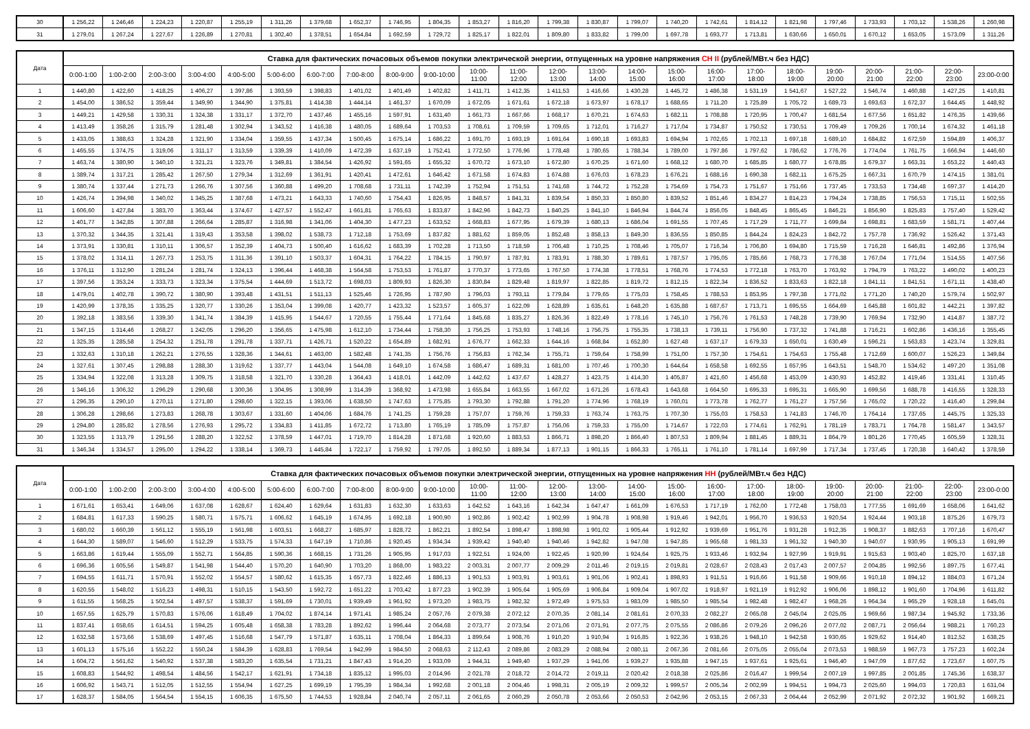| 30 | 1 256,22 | 1 246,46 | 1 224,23 | 1 220,87 | 1 255,19 | 1 311,26 | 1 379,68 | 1 652,37 | 1 746,95 | 1 804,35 | 1 853,27 | 1 816,20 | 1 799,38 | 1 830,87 | 1 799,07 | 1 740,20 | 1 742,61 | 1 814,12 | 1 821,98 | 1 797,46 | 1 733,93 | 1 703,12 | 1 538,26 | 1 260,98 |
| 31 | 1 279,01 | 1 267,24 | 1 227,67 | 1 226,89 | 1 270,81 | 1 302,40 | 1 378,51 | 1 654,84 | 1 692,59 | 1 729,72 | 1 825,17 | 1 822,01 | 1 809,80 | 1 833,82 | 1 799,00 | 1 697,78 | 1 693,77 | 1 713,81 | 1 630,66 | 1 650,01 | 1 670,12 | 1 653,05 | 1 573,09 | 1 311,26 |
| Дата | Ставка для фактических почасовых объемов покупки электрической энергии, отпущенных на уровне напряжения СН II (рублей/МВт.ч без НДС) | | | | | | | | | | | | | | | | | | | | | | | |
| --- | --- | --- | --- | --- | --- | --- | --- | --- | --- | --- | --- | --- | --- | --- | --- | --- | --- | --- | --- | --- | --- | --- | --- | --- |
| | 0:00-1:00 | 1:00-2:00 | 2:00-3:00 | 3:00-4:00 | 4:00-5:00 | 5:00-6:00 | 6:00-7:00 | 7:00-8:00 | 8:00-9:00 | 9:00-10:00 | 10:00- 11:00 | 11:00- 12:00 | 12:00- 13:00 | 13:00- 14:00 | 14:00- 15:00 | 15:00- 16:00 | 16:00- 17:00 | 17:00- 18:00 | 18:00- 19:00 | 19:00- 20:00 | 20:00- 21:00 | 21:00- 22:00 | 22:00- 23:00 | 23:00-0:00 |
| 1 | 1 440,80 | 1 422,60 | 1 418,25 | 1 406,27 | 1 397,86 | 1 393,59 | 1 398,83 | 1 401,02 | 1 401,49 | 1 402,82 | 1 411,71 | 1 412,35 | 1 411,53 | 1 416,66 | 1 430,28 | 1 445,72 | 1 486,38 | 1 531,19 | 1 541,67 | 1 527,22 | 1 546,74 | 1 460,88 | 1 427,25 | 1 410,81 |
| 2 | 1 454,00 | 1 386,52 | 1 359,44 | 1 349,90 | 1 344,90 | 1 375,81 | 1 414,38 | 1 444,14 | 1 461,37 | 1 670,09 | 1 672,05 | 1 671,61 | 1 672,18 | 1 673,97 | 1 678,17 | 1 688,65 | 1 711,20 | 1 725,89 | 1 705,72 | 1 689,73 | 1 693,63 | 1 672,37 | 1 644,45 | 1 448,92 |
| 3 | 1 449,21 | 1 429,58 | 1 330,31 | 1 324,38 | 1 331,17 | 1 372,70 | 1 437,46 | 1 455,16 | 1 597,91 | 1 631,40 | 1 661,73 | 1 667,66 | 1 668,17 | 1 670,21 | 1 674,63 | 1 682,11 | 1 708,88 | 1 720,95 | 1 700,47 | 1 681,54 | 1 677,56 | 1 651,82 | 1 476,35 | 1 439,66 |
| 4 | 1 413,49 | 1 358,26 | 1 315,79 | 1 281,48 | 1 302,94 | 1 343,52 | 1 416,38 | 1 480,05 | 1 689,64 | 1 703,53 | 1 708,61 | 1 709,59 | 1 709,65 | 1 712,01 | 1 716,27 | 1 717,04 | 1 734,87 | 1 750,52 | 1 730,51 | 1 709,49 | 1 709,26 | 1 700,14 | 1 674,32 | 1 461,18 |
| 5 | 1 433,05 | 1 388,63 | 1 324,28 | 1 321,90 | 1 334,04 | 1 359,55 | 1 437,34 | 1 500,45 | 1 675,14 | 1 686,22 | 1 691,70 | 1 693,19 | 1 691,64 | 1 690,18 | 1 693,83 | 1 694,94 | 1 702,65 | 1 702,13 | 1 697,18 | 1 689,10 | 1 684,82 | 1 672,59 | 1 594,89 | 1 406,37 |
| 6 | 1 465,55 | 1 374,75 | 1 319,06 | 1 311,17 | 1 313,59 | 1 339,39 | 1 410,09 | 1 472,39 | 1 637,19 | 1 752,41 | 1 772,50 | 1 776,96 | 1 778,48 | 1 780,65 | 1 788,34 | 1 789,00 | 1 797,86 | 1 797,62 | 1 786,62 | 1 776,76 | 1 774,04 | 1 761,75 | 1 666,94 | 1 446,60 |
| 7 | 1 463,74 | 1 380,90 | 1 340,10 | 1 321,21 | 1 323,76 | 1 349,81 | 1 384,54 | 1 426,92 | 1 591,65 | 1 655,32 | 1 670,72 | 1 673,10 | 1 672,80 | 1 670,25 | 1 671,60 | 1 668,12 | 1 680,70 | 1 685,85 | 1 680,77 | 1 678,85 | 1 679,37 | 1 663,31 | 1 653,22 | 1 440,43 |
| 8 | 1 389,74 | 1 317,21 | 1 285,42 | 1 267,50 | 1 279,34 | 1 312,69 | 1 361,91 | 1 420,41 | 1 472,61 | 1 646,42 | 1 671,58 | 1 674,83 | 1 674,88 | 1 676,03 | 1 678,23 | 1 676,21 | 1 688,16 | 1 690,38 | 1 682,11 | 1 675,25 | 1 667,31 | 1 670,79 | 1 474,15 | 1 381,01 |
| 9 | 1 380,74 | 1 337,44 | 1 271,73 | 1 266,76 | 1 307,56 | 1 360,88 | 1 499,20 | 1 708,68 | 1 731,11 | 1 742,39 | 1 752,94 | 1 751,51 | 1 741,68 | 1 744,72 | 1 752,28 | 1 754,69 | 1 754,73 | 1 751,67 | 1 751,66 | 1 737,45 | 1 733,53 | 1 734,48 | 1 697,37 | 1 414,20 |
| 10 | 1 426,74 | 1 394,98 | 1 340,02 | 1 345,25 | 1 387,68 | 1 473,21 | 1 643,33 | 1 740,60 | 1 754,43 | 1 826,95 | 1 848,57 | 1 841,31 | 1 839,54 | 1 850,33 | 1 850,80 | 1 839,52 | 1 851,46 | 1 834,27 | 1 814,23 | 1 794,24 | 1 738,85 | 1 756,53 | 1 715,11 | 1 502,55 |
| 11 | 1 606,60 | 1 427,84 | 1 383,70 | 1 363,44 | 1 374,67 | 1 427,57 | 1 552,47 | 1 661,81 | 1 765,63 | 1 833,87 | 1 842,96 | 1 842,73 | 1 840,25 | 1 841,10 | 1 846,94 | 1 844,74 | 1 856,05 | 1 848,45 | 1 865,45 | 1 846,21 | 1 856,90 | 1 825,83 | 1 757,40 | 1 529,42 |
| 12 | 1 401,77 | 1 342,85 | 1 307,88 | 1 266,64 | 1 285,87 | 1 316,98 | 1 341,06 | 1 404,30 | 1 477,23 | 1 633,52 | 1 668,83 | 1 677,95 | 1 679,39 | 1 680,13 | 1 686,04 | 1 691,55 | 1 707,45 | 1 717,29 | 1 711,77 | 1 699,84 | 1 698,81 | 1 683,59 | 1 581,71 | 1 407,44 |
| 13 | 1 370,32 | 1 344,35 | 1 321,41 | 1 319,43 | 1 353,58 | 1 398,02 | 1 538,73 | 1 712,18 | 1 753,69 | 1 837,82 | 1 881,62 | 1 859,05 | 1 852,48 | 1 858,13 | 1 849,30 | 1 836,55 | 1 850,85 | 1 844,24 | 1 824,23 | 1 842,72 | 1 757,78 | 1 736,92 | 1 526,42 | 1 371,43 |
| 14 | 1 373,91 | 1 330,81 | 1 310,11 | 1 306,57 | 1 352,39 | 1 404,73 | 1 500,40 | 1 616,62 | 1 683,39 | 1 702,28 | 1 713,50 | 1 718,59 | 1 706,48 | 1 710,25 | 1 708,46 | 1 705,07 | 1 716,34 | 1 706,80 | 1 694,80 | 1 715,59 | 1 716,28 | 1 646,81 | 1 492,86 | 1 376,94 |
| 15 | 1 378,02 | 1 314,11 | 1 267,73 | 1 253,75 | 1 311,36 | 1 391,10 | 1 503,37 | 1 604,31 | 1 764,22 | 1 784,15 | 1 790,97 | 1 787,91 | 1 783,91 | 1 788,30 | 1 789,61 | 1 787,57 | 1 795,05 | 1 785,66 | 1 768,73 | 1 776,38 | 1 767,04 | 1 771,04 | 1 514,55 | 1 407,56 |
| 16 | 1 376,11 | 1 312,90 | 1 281,24 | 1 281,74 | 1 324,13 | 1 396,44 | 1 468,38 | 1 564,58 | 1 753,53 | 1 761,87 | 1 770,37 | 1 773,65 | 1 767,50 | 1 774,38 | 1 778,51 | 1 768,76 | 1 774,53 | 1 772,18 | 1 763,70 | 1 763,92 | 1 794,79 | 1 763,22 | 1 490,02 | 1 400,23 |
| 17 | 1 397,56 | 1 353,24 | 1 333,73 | 1 323,34 | 1 375,54 | 1 444,69 | 1 513,72 | 1 698,03 | 1 809,93 | 1 826,30 | 1 830,84 | 1 829,48 | 1 819,97 | 1 822,85 | 1 819,72 | 1 812,15 | 1 822,34 | 1 836,52 | 1 833,63 | 1 822,18 | 1 841,11 | 1 841,51 | 1 671,11 | 1 438,40 |
| 18 | 1 479,01 | 1 402,78 | 1 390,72 | 1 380,90 | 1 393,48 | 1 431,51 | 1 511,13 | 1 525,46 | 1 726,95 | 1 787,90 | 1 796,03 | 1 793,11 | 1 779,84 | 1 779,65 | 1 775,03 | 1 758,45 | 1 788,53 | 1 853,95 | 1 797,38 | 1 771,02 | 1 771,20 | 1 740,20 | 1 579,74 | 1 502,97 |
| 19 | 1 420,99 | 1 378,35 | 1 335,25 | 1 320,77 | 1 330,26 | 1 353,04 | 1 399,08 | 1 420,77 | 1 423,32 | 1 523,57 | 1 605,37 | 1 622,09 | 1 628,89 | 1 635,61 | 1 648,20 | 1 635,88 | 1 687,67 | 1 713,71 | 1 695,55 | 1 664,69 | 1 645,88 | 1 601,82 | 1 442,21 | 1 397,82 |
| 20 | 1 392,18 | 1 383,56 | 1 339,30 | 1 341,74 | 1 384,39 | 1 415,95 | 1 544,67 | 1 720,55 | 1 755,44 | 1 771,64 | 1 845,68 | 1 835,27 | 1 826,36 | 1 822,49 | 1 778,16 | 1 745,10 | 1 756,76 | 1 761,53 | 1 748,28 | 1 739,90 | 1 769,94 | 1 732,90 | 1 414,87 | 1 387,72 |
| 21 | 1 347,15 | 1 314,46 | 1 268,27 | 1 242,05 | 1 296,20 | 1 356,65 | 1 475,98 | 1 612,10 | 1 734,44 | 1 758,30 | 1 756,25 | 1 753,93 | 1 748,16 | 1 756,75 | 1 755,35 | 1 738,13 | 1 739,11 | 1 756,90 | 1 737,32 | 1 741,88 | 1 716,21 | 1 602,86 | 1 436,16 | 1 355,45 |
| 22 | 1 325,35 | 1 285,58 | 1 254,32 | 1 251,78 | 1 291,78 | 1 337,71 | 1 426,71 | 1 520,22 | 1 654,89 | 1 682,91 | 1 676,77 | 1 662,33 | 1 644,16 | 1 668,84 | 1 652,80 | 1 627,48 | 1 637,17 | 1 679,33 | 1 650,01 | 1 630,49 | 1 596,21 | 1 563,83 | 1 423,74 | 1 329,81 |
| 23 | 1 332,63 | 1 310,18 | 1 262,21 | 1 276,55 | 1 328,36 | 1 344,61 | 1 463,00 | 1 582,48 | 1 741,35 | 1 756,76 | 1 756,83 | 1 762,34 | 1 755,71 | 1 759,64 | 1 758,99 | 1 751,00 | 1 757,30 | 1 754,61 | 1 754,63 | 1 755,48 | 1 712,69 | 1 600,07 | 1 526,23 | 1 349,84 |
| 24 | 1 327,61 | 1 307,45 | 1 298,88 | 1 288,30 | 1 319,62 | 1 337,77 | 1 443,04 | 1 544,08 | 1 649,10 | 1 674,58 | 1 686,47 | 1 689,31 | 1 681,00 | 1 707,46 | 1 700,30 | 1 644,64 | 1 658,58 | 1 692,55 | 1 657,95 | 1 643,51 | 1 548,70 | 1 534,62 | 1 497,20 | 1 351,08 |
| 25 | 1 334,94 | 1 322,08 | 1 313,28 | 1 309,75 | 1 318,58 | 1 321,70 | 1 330,28 | 1 364,43 | 1 418,01 | 1 442,09 | 1 442,62 | 1 437,67 | 1 428,27 | 1 423,75 | 1 414,30 | 1 405,87 | 1 421,60 | 1 456,68 | 1 453,09 | 1 430,93 | 1 452,82 | 1 419,46 | 1 331,41 | 1 310,45 |
| 26 | 1 346,16 | 1 306,32 | 1 296,29 | 1 290,68 | 1 300,36 | 1 304,95 | 1 308,99 | 1 314,39 | 1 368,92 | 1 473,98 | 1 655,84 | 1 663,55 | 1 667,02 | 1 671,26 | 1 678,43 | 1 643,68 | 1 664,50 | 1 695,33 | 1 695,31 | 1 665,90 | 1 699,56 | 1 688,78 | 1 416,55 | 1 328,33 |
| 27 | 1 296,35 | 1 290,10 | 1 270,11 | 1 271,80 | 1 298,60 | 1 322,15 | 1 393,06 | 1 638,50 | 1 747,63 | 1 775,85 | 1 793,30 | 1 792,88 | 1 791,20 | 1 774,96 | 1 768,19 | 1 760,01 | 1 773,78 | 1 762,77 | 1 761,27 | 1 757,56 | 1 765,02 | 1 720,22 | 1 416,40 | 1 299,84 |
| 28 | 1 306,28 | 1 298,66 | 1 273,83 | 1 268,78 | 1 303,67 | 1 331,60 | 1 404,06 | 1 684,76 | 1 741,25 | 1 759,28 | 1 757,07 | 1 759,76 | 1 759,33 | 1 763,74 | 1 763,75 | 1 707,30 | 1 755,03 | 1 758,53 | 1 741,83 | 1 746,70 | 1 764,14 | 1 737,65 | 1 445,75 | 1 325,33 |
| 29 | 1 294,80 | 1 285,82 | 1 278,56 | 1 276,93 | 1 295,72 | 1 334,83 | 1 411,85 | 1 672,72 | 1 713,80 | 1 765,19 | 1 785,09 | 1 757,87 | 1 756,06 | 1 759,33 | 1 755,00 | 1 714,67 | 1 722,03 | 1 774,61 | 1 762,91 | 1 781,19 | 1 783,71 | 1 764,78 | 1 581,47 | 1 343,57 |
| 30 | 1 323,55 | 1 313,79 | 1 291,56 | 1 288,20 | 1 322,52 | 1 378,59 | 1 447,01 | 1 719,70 | 1 814,28 | 1 871,68 | 1 920,60 | 1 883,53 | 1 866,71 | 1 898,20 | 1 866,40 | 1 807,53 | 1 809,94 | 1 881,45 | 1 889,31 | 1 864,79 | 1 801,26 | 1 770,45 | 1 605,59 | 1 328,31 |
| 31 | 1 346,34 | 1 334,57 | 1 295,00 | 1 294,22 | 1 338,14 | 1 369,73 | 1 445,84 | 1 722,17 | 1 759,92 | 1 797,05 | 1 892,50 | 1 889,34 | 1 877,13 | 1 901,15 | 1 866,33 | 1 765,11 | 1 761,10 | 1 781,14 | 1 697,99 | 1 717,34 | 1 737,45 | 1 720,38 | 1 640,42 | 1 378,59 |
| Дата | Ставка для фактических почасовых объемов покупки электрической энергии, отпущенных на уровне напряжения НН (рублей/МВт.ч без НДС) | | | | | | | | | | | | | | | | | | | | | | | |
| --- | --- | --- | --- | --- | --- | --- | --- | --- | --- | --- | --- | --- | --- | --- | --- | --- | --- | --- | --- | --- | --- | --- | --- | --- |
| | 0:00-1:00 | 1:00-2:00 | 2:00-3:00 | 3:00-4:00 | 4:00-5:00 | 5:00-6:00 | 6:00-7:00 | 7:00-8:00 | 8:00-9:00 | 9:00-10:00 | 10:00- 11:00 | 11:00- 12:00 | 12:00- 13:00 | 13:00- 14:00 | 14:00- 15:00 | 15:00- 16:00 | 16:00- 17:00 | 17:00- 18:00 | 18:00- 19:00 | 19:00- 20:00 | 20:00- 21:00 | 21:00- 22:00 | 22:00- 23:00 | 23:00-0:00 |
| 1 | 1 671,61 | 1 653,41 | 1 649,06 | 1 637,08 | 1 628,67 | 1 624,40 | 1 629,64 | 1 631,83 | 1 632,30 | 1 633,63 | 1 642,52 | 1 643,16 | 1 642,34 | 1 647,47 | 1 661,09 | 1 676,53 | 1 717,19 | 1 762,00 | 1 772,48 | 1 758,03 | 1 777,55 | 1 691,69 | 1 658,06 | 1 641,62 |
| 2 | 1 684,81 | 1 617,33 | 1 590,25 | 1 580,71 | 1 575,71 | 1 606,62 | 1 645,19 | 1 674,95 | 1 692,18 | 1 900,90 | 1 902,86 | 1 902,42 | 1 902,99 | 1 904,78 | 1 908,98 | 1 919,46 | 1 942,01 | 1 956,70 | 1 936,53 | 1 920,54 | 1 924,44 | 1 903,18 | 1 875,26 | 1 679,73 |
| 3 | 1 680,02 | 1 660,39 | 1 561,12 | 1 555,19 | 1 561,98 | 1 603,51 | 1 668,27 | 1 685,97 | 1 828,72 | 1 862,21 | 1 892,54 | 1 898,47 | 1 898,98 | 1 901,02 | 1 905,44 | 1 912,92 | 1 939,69 | 1 951,76 | 1 931,28 | 1 912,35 | 1 908,37 | 1 882,63 | 1 707,16 | 1 670,47 |
| 4 | 1 644,30 | 1 589,07 | 1 546,60 | 1 512,29 | 1 533,75 | 1 574,33 | 1 647,19 | 1 710,86 | 1 920,45 | 1 934,34 | 1 939,42 | 1 940,40 | 1 940,46 | 1 942,82 | 1 947,08 | 1 947,85 | 1 965,68 | 1 981,33 | 1 961,32 | 1 940,30 | 1 940,07 | 1 930,95 | 1 905,13 | 1 691,99 |
| 5 | 1 663,86 | 1 619,44 | 1 555,09 | 1 552,71 | 1 564,85 | 1 590,36 | 1 668,15 | 1 731,26 | 1 905,95 | 1 917,03 | 1 922,51 | 1 924,00 | 1 922,45 | 1 920,99 | 1 924,64 | 1 925,75 | 1 933,46 | 1 932,94 | 1 927,99 | 1 919,91 | 1 915,63 | 1 903,40 | 1 825,70 | 1 637,18 |
| 6 | 1 696,36 | 1 605,56 | 1 549,87 | 1 541,98 | 1 544,40 | 1 570,20 | 1 640,90 | 1 703,20 | 1 868,00 | 1 983,22 | 2 003,31 | 2 007,77 | 2 009,29 | 2 011,46 | 2 019,15 | 2 019,81 | 2 028,67 | 2 028,43 | 2 017,43 | 2 007,57 | 2 004,85 | 1 992,56 | 1 897,75 | 1 677,41 |
| 7 | 1 694,55 | 1 611,71 | 1 570,91 | 1 552,02 | 1 554,57 | 1 580,62 | 1 615,35 | 1 657,73 | 1 822,46 | 1 886,13 | 1 901,53 | 1 903,91 | 1 903,61 | 1 901,06 | 1 902,41 | 1 898,93 | 1 911,51 | 1 916,66 | 1 911,58 | 1 909,66 | 1 910,18 | 1 894,12 | 1 884,03 | 1 671,24 |
| 8 | 1 620,55 | 1 548,02 | 1 516,23 | 1 498,31 | 1 510,15 | 1 543,50 | 1 592,72 | 1 651,22 | 1 703,42 | 1 877,23 | 1 902,39 | 1 905,64 | 1 905,69 | 1 906,84 | 1 909,04 | 1 907,02 | 1 918,97 | 1 921,19 | 1 912,92 | 1 906,06 | 1 898,12 | 1 901,60 | 1 704,96 | 1 611,82 |
| 9 | 1 611,55 | 1 568,25 | 1 502,54 | 1 497,57 | 1 538,37 | 1 591,69 | 1 730,01 | 1 939,49 | 1 961,92 | 1 973,20 | 1 983,75 | 1 982,32 | 1 972,49 | 1 975,53 | 1 983,09 | 1 985,50 | 1 985,54 | 1 982,48 | 1 982,47 | 1 968,26 | 1 964,34 | 1 965,29 | 1 928,18 | 1 645,01 |
| 10 | 1 657,55 | 1 625,79 | 1 570,83 | 1 576,06 | 1 618,49 | 1 704,02 | 1 874,14 | 1 971,41 | 1 985,24 | 2 057,76 | 2 079,38 | 2 072,12 | 2 070,35 | 2 081,14 | 2 081,61 | 2 070,33 | 2 082,27 | 2 065,08 | 2 045,04 | 2 025,05 | 1 969,66 | 1 987,34 | 1 945,92 | 1 733,36 |
| 11 | 1 837,41 | 1 658,65 | 1 614,51 | 1 594,25 | 1 605,48 | 1 658,38 | 1 783,28 | 1 892,62 | 1 996,44 | 2 064,68 | 2 073,77 | 2 073,54 | 2 071,06 | 2 071,91 | 2 077,75 | 2 075,55 | 2 086,86 | 2 079,26 | 2 096,26 | 2 077,02 | 2 087,71 | 2 056,64 | 1 988,21 | 1 760,23 |
| 12 | 1 632,58 | 1 573,66 | 1 538,69 | 1 497,45 | 1 516,68 | 1 547,79 | 1 571,87 | 1 635,11 | 1 708,04 | 1 864,33 | 1 899,64 | 1 908,76 | 1 910,20 | 1 910,94 | 1 916,85 | 1 922,36 | 1 938,26 | 1 948,10 | 1 942,58 | 1 930,65 | 1 929,62 | 1 914,40 | 1 812,52 | 1 638,25 |
| 13 | 1 601,13 | 1 575,16 | 1 552,22 | 1 550,24 | 1 584,39 | 1 628,83 | 1 769,54 | 1 942,99 | 1 984,50 | 2 068,63 | 2 112,43 | 2 089,86 | 2 083,29 | 2 088,94 | 2 080,11 | 2 067,36 | 2 081,66 | 2 075,05 | 2 055,04 | 2 073,53 | 1 988,59 | 1 967,73 | 1 757,23 | 1 602,24 |
| 14 | 1 604,72 | 1 561,62 | 1 540,92 | 1 537,38 | 1 583,20 | 1 635,54 | 1 731,21 | 1 847,43 | 1 914,20 | 1 933,09 | 1 944,31 | 1 949,40 | 1 937,29 | 1 941,06 | 1 939,27 | 1 935,88 | 1 947,15 | 1 937,61 | 1 925,61 | 1 946,40 | 1 947,09 | 1 877,62 | 1 723,67 | 1 607,75 |
| 15 | 1 608,83 | 1 544,92 | 1 498,54 | 1 484,56 | 1 542,17 | 1 621,91 | 1 734,18 | 1 835,12 | 1 995,03 | 2 014,96 | 2 021,78 | 2 018,72 | 2 014,72 | 2 019,11 | 2 020,42 | 2 018,38 | 2 025,86 | 2 016,47 | 1 999,54 | 2 007,19 | 1 997,85 | 2 001,85 | 1 745,36 | 1 638,37 |
| 16 | 1 606,92 | 1 543,71 | 1 512,05 | 1 512,55 | 1 554,94 | 1 627,25 | 1 699,19 | 1 795,39 | 1 984,34 | 1 992,68 | 2 001,18 | 2 004,46 | 1 998,31 | 2 005,19 | 2 009,32 | 1 999,57 | 2 005,34 | 2 002,99 | 1 994,51 | 1 994,73 | 2 025,60 | 1 994,03 | 1 720,83 | 1 631,04 |
| 17 | 1 628,37 | 1 584,05 | 1 564,54 | 1 554,15 | 1 606,35 | 1 675,50 | 1 744,53 | 1 928,84 | 2 040,74 | 2 057,11 | 2 061,65 | 2 060,29 | 2 050,78 | 2 053,66 | 2 050,53 | 2 042,96 | 2 053,15 | 2 067,33 | 2 064,44 | 2 052,99 | 2 071,92 | 2 072,32 | 1 901,92 | 1 669,21 |